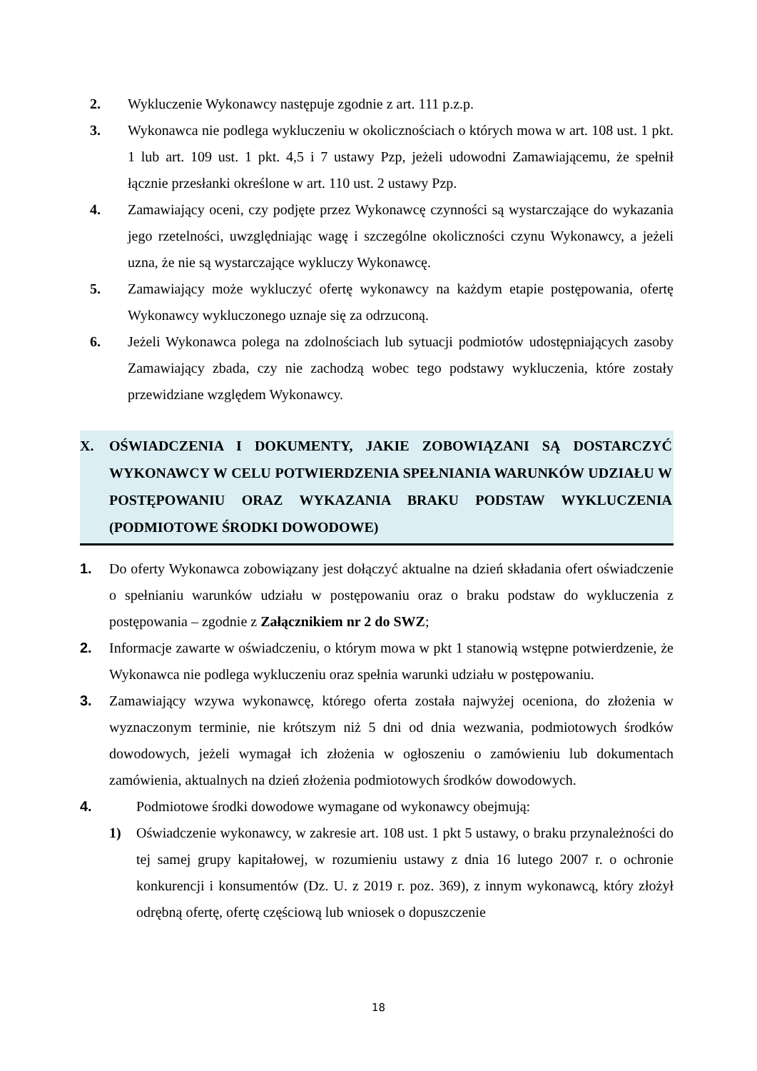2. Wykluczenie Wykonawcy następuje zgodnie z art. 111 p.z.p.
3. Wykonawca nie podlega wykluczeniu w okolicznościach o których mowa w art. 108 ust. 1 pkt. 1 lub art. 109 ust. 1 pkt. 4,5 i 7 ustawy Pzp, jeżeli udowodni Zamawiającemu, że spełnił łącznie przesłanki określone w art. 110 ust. 2 ustawy Pzp.
4. Zamawiający oceni, czy podjęte przez Wykonawcę czynności są wystarczające do wykazania jego rzetelności, uwzględniając wagę i szczególne okoliczności czynu Wykonawcy, a jeżeli uzna, że nie są wystarczające wykluczy Wykonawcę.
5. Zamawiający może wykluczyć ofertę wykonawcy na każdym etapie postępowania, ofertę Wykonawcy wykluczonego uznaje się za odrzuconą.
6. Jeżeli Wykonawca polega na zdolnościach lub sytuacji podmiotów udostępniających zasoby Zamawiający zbada, czy nie zachodzą wobec tego podstawy wykluczenia, które zostały przewidziane względem Wykonawcy.
X. OŚWIADCZENIA I DOKUMENTY, JAKIE ZOBOWIĄZANI SĄ DOSTARCZYĆ WYKONAWCY W CELU POTWIERDZENIA SPEŁNIANIA WARUNKÓW UDZIAŁU W POSTĘPOWANIU ORAZ WYKAZANIA BRAKU PODSTAW WYKLUCZENIA (PODMIOTOWE ŚRODKI DOWODOWE)
1. Do oferty Wykonawca zobowiązany jest dołączyć aktualne na dzień składania ofert oświadczenie o spełnianiu warunków udziału w postępowaniu oraz o braku podstaw do wykluczenia z postępowania – zgodnie z Załącznikiem nr 2 do SWZ;
2. Informacje zawarte w oświadczeniu, o którym mowa w pkt 1 stanowią wstępne potwierdzenie, że Wykonawca nie podlega wykluczeniu oraz spełnia warunki udziału w postępowaniu.
3. Zamawiający wzywa wykonawcę, którego oferta została najwyżej oceniona, do złożenia w wyznaczonym terminie, nie krótszym niż 5 dni od dnia wezwania, podmiotowych środków dowodowych, jeżeli wymagał ich złożenia w ogłoszeniu o zamówieniu lub dokumentach zamówienia, aktualnych na dzień złożenia podmiotowych środków dowodowych.
4. Podmiotowe środki dowodowe wymagane od wykonawcy obejmują:
1) Oświadczenie wykonawcy, w zakresie art. 108 ust. 1 pkt 5 ustawy, o braku przynależności do tej samej grupy kapitałowej, w rozumieniu ustawy z dnia 16 lutego 2007 r. o ochronie konkurencji i konsumentów (Dz. U. z 2019 r. poz. 369), z innym wykonawcą, który złożył odrębną ofertę, ofertę częściową lub wniosek o dopuszczenie
18